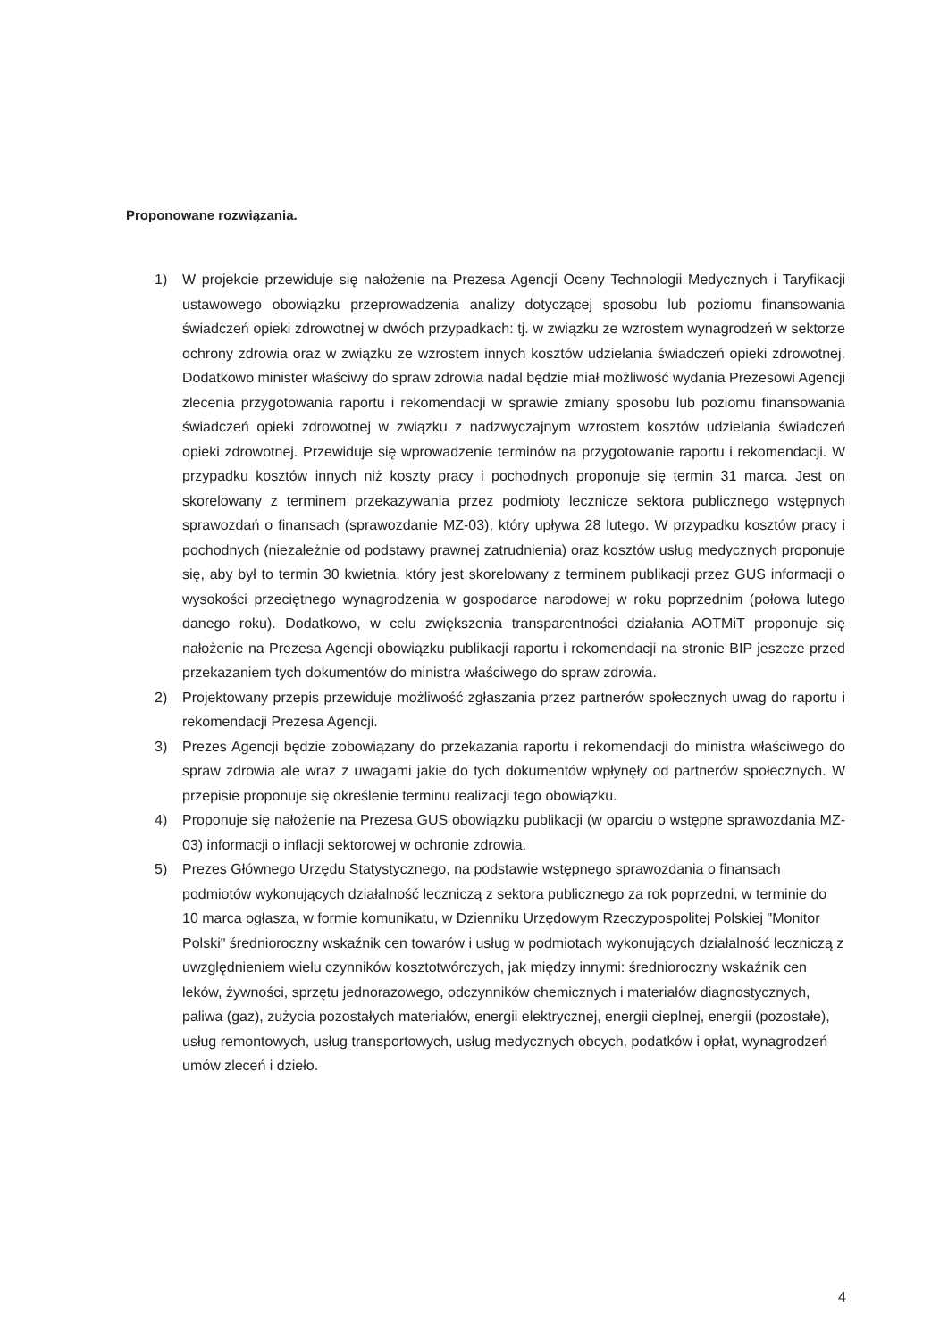Proponowane rozwiązania.
1) W projekcie przewiduje się nałożenie na Prezesa Agencji Oceny Technologii Medycznych i Taryfikacji ustawowego obowiązku przeprowadzenia analizy dotyczącej sposobu lub poziomu finansowania świadczeń opieki zdrowotnej w dwóch przypadkach: tj. w związku ze wzrostem wynagrodzeń w sektorze ochrony zdrowia oraz w związku ze wzrostem innych kosztów udzielania świadczeń opieki zdrowotnej. Dodatkowo minister właściwy do spraw zdrowia nadal będzie miał możliwość wydania Prezesowi Agencji zlecenia przygotowania raportu i rekomendacji w sprawie zmiany sposobu lub poziomu finansowania świadczeń opieki zdrowotnej w związku z nadzwyczajnym wzrostem kosztów udzielania świadczeń opieki zdrowotnej. Przewiduje się wprowadzenie terminów na przygotowanie raportu i rekomendacji. W przypadku kosztów innych niż koszty pracy i pochodnych proponuje się termin 31 marca. Jest on skorelowany z terminem przekazywania przez podmioty lecznicze sektora publicznego wstępnych sprawozdań o finansach (sprawozdanie MZ-03), który upływa 28 lutego. W przypadku kosztów pracy i pochodnych (niezależnie od podstawy prawnej zatrudnienia) oraz kosztów usług medycznych proponuje się, aby był to termin 30 kwietnia, który jest skorelowany z terminem publikacji przez GUS informacji o wysokości przeciętnego wynagrodzenia w gospodarce narodowej w roku poprzednim (połowa lutego danego roku). Dodatkowo, w celu zwiększenia transparentności działania AOTMiT proponuje się nałożenie na Prezesa Agencji obowiązku publikacji raportu i rekomendacji na stronie BIP jeszcze przed przekazaniem tych dokumentów do ministra właściwego do spraw zdrowia.
2) Projektowany przepis przewiduje możliwość zgłaszania przez partnerów społecznych uwag do raportu i rekomendacji Prezesa Agencji.
3) Prezes Agencji będzie zobowiązany do przekazania raportu i rekomendacji do ministra właściwego do spraw zdrowia ale wraz z uwagami jakie do tych dokumentów wpłynęły od partnerów społecznych. W przepisie proponuje się określenie terminu realizacji tego obowiązku.
4) Proponuje się nałożenie na Prezesa GUS obowiązku publikacji (w oparciu o wstępne sprawozdania MZ-03) informacji o inflacji sektorowej w ochronie zdrowia.
5)
Prezes Głównego Urzędu Statystycznego, na podstawie wstępnego sprawozdania o finansach podmiotów wykonujących działalność leczniczą z sektora publicznego za rok poprzedni, w terminie do 10 marca ogłasza, w formie komunikatu, w Dzienniku Urzędowym Rzeczypospolitej Polskiej "Monitor Polski" średnioroczny wskaźnik cen towarów i usług w podmiotach wykonujących działalność leczniczą z uwzględnieniem wielu czynników kosztotwórczych, jak między innymi: średnioroczny wskaźnik cen leków, żywności, sprzętu jednorazowego, odczynników chemicznych i materiałów diagnostycznych, paliwa (gaz), zużycia pozostałych materiałów, energii elektrycznej, energii cieplnej, energii (pozostałe), usług remontowych, usług transportowych, usług medycznych obcych, podatków i opłat, wynagrodzeń umów zleceń i dzieło.
4